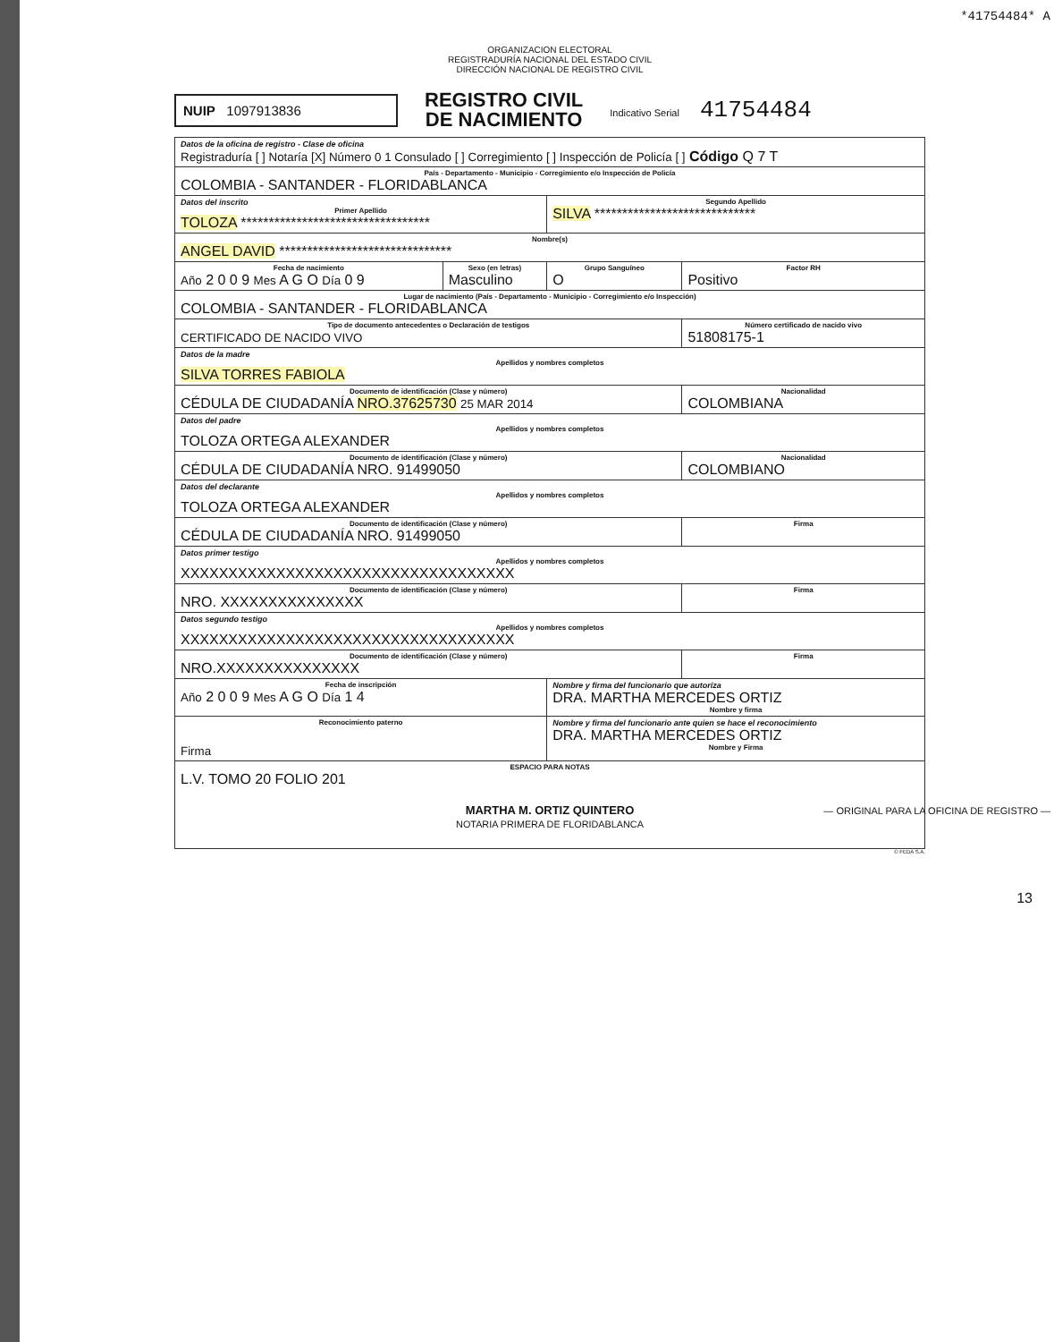*41754484* A
ORGANIZACION ELECTORAL
REGISTRADURÍA NACIONAL DEL ESTADO CIVIL
DIRECCIÓN NACIONAL DE REGISTRO CIVIL
NUIP 1097913836
REGISTRO CIVIL
DE NACIMIENTO
Indicativo Serial 41754484
| Datos de la oficina de registro - Clase de oficina Registraduría [ ] Notaría [X] Número 0 1 Consulado [ ] Corregimiento [ ] Inspección de Policía [ ] Código Q 7 T | | | |
| País - Departamento - Municipio - Corregimiento e/o Inspección de Policía COLOMBIA - SANTANDER - FLORIDABLANCA | | | |
| Datos del inscrito Primer Apellido TOLOZA ********************************** | | Segundo Apellido SILVA ***************************** | |
| Nombre(s) ANGEL DAVID ******************************* | | | |
| Fecha de nacimiento Año 2 0 0 9 Mes A G O Día 0 9 | Sexo (en letras) Masculino | Grupo Sanguíneo O | Factor RH Positivo |
| Lugar de nacimiento (País - Departamento - Municipio - Corregimiento e/o Inspección) COLOMBIA - SANTANDER - FLORIDABLANCA | | | |
| Tipo de documento antecedentes o Declaración de testigos CERTIFICADO DE NACIDO VIVO | | | Número certificado de nacido vivo 51808175-1 |
| Datos de la madre Apellidos y nombres completos SILVA TORRES FABIOLA | | | |
| Documento de identificación (Clase y número) CÉDULA DE CIUDADANÍA NRO.37625730 25 MAR 2014 | | | Nacionalidad COLOMBIANA |
| Datos del padre Apellidos y nombres completos TOLOZA ORTEGA ALEXANDER | | | |
| Documento de identificación (Clase y número) CÉDULA DE CIUDADANÍA NRO. 91499050 | | | Nacionalidad COLOMBIANO |
| Datos del declarante Apellidos y nombres completos TOLOZA ORTEGA ALEXANDER | | | |
| Documento de identificación (Clase y número) CÉDULA DE CIUDADANÍA NRO. 91499050 | | | Firma |
| Datos primer testigo Apellidos y nombres completos XXXXXXXXXXXXXXXXXXXXXXXXXXXXXXXXXXX | | | |
| Documento de identificación (Clase y número) NRO. XXXXXXXXXXXXXXX | | | Firma |
| Datos segundo testigo Apellidos y nombres completos XXXXXXXXXXXXXXXXXXXXXXXXXXXXXXXXXXX | | | |
| Documento de identificación (Clase y número) NRO.XXXXXXXXXXXXXXX | | | Firma |
| Fecha de inscripción Año 2 0 0 9 Mes A G O Día 1 4 | | Nombre y firma del funcionario que autoriza DRA. MARTHA MERCEDES ORTIZ Nombre y firma | |
| Reconocimiento paterno Firma | | Nombre y firma del funcionario ante quien se hace el reconocimiento DRA. MARTHA MERCEDES ORTIZ Nombre y Firma | |
| ESPACIO PARA NOTAS L.V. TOMO 20 FOLIO 201 MARTHA M. ORTIZ QUINTERO NOTARIA PRIMERA DE FLORIDABLANCA | | | |
© FEDA S.A.
— ORIGINAL PARA LA OFICINA DE REGISTRO —
13